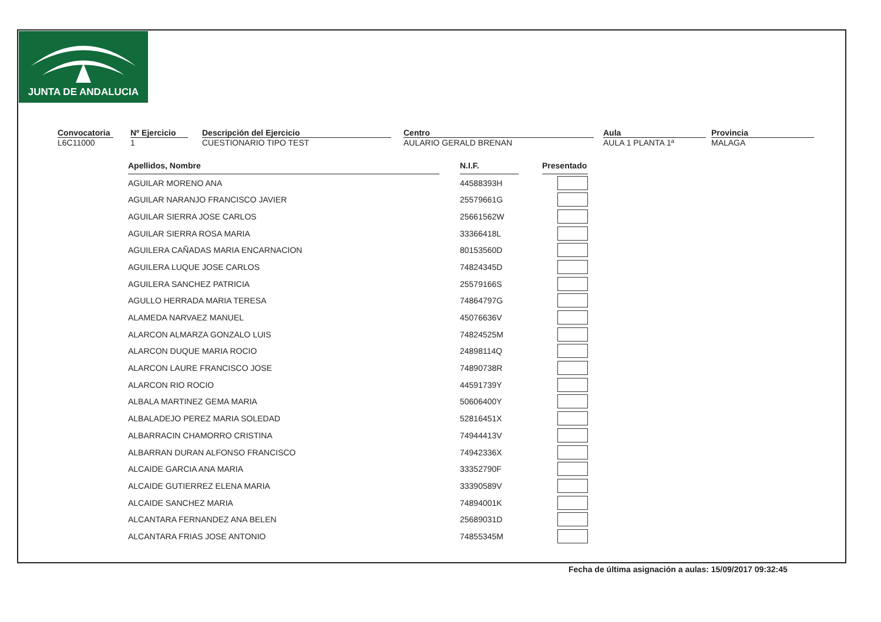JUNTA DE ANDALUCIA
Convocatoria
L6C11000
Nº Ejercicio
1
Descripción del Ejercicio
CUESTIONARIO TIPO TEST
Centro
AULARIO GERALD BRENAN
Aula
AULA 1 PLANTA 1ª
Provincia
MALAGA
| Apellidos, Nombre | | N.I.F. | | Presentado |
| AGUILAR MORENO ANA | | 44588393H | | |
| AGUILAR NARANJO FRANCISCO JAVIER | | 25579661G | | |
| AGUILAR SIERRA JOSE CARLOS | | 25661562W | | |
| AGUILAR SIERRA ROSA MARIA | | 33366418L | | |
| AGUILERA CAÑADAS MARIA ENCARNACION | | 80153560D | | |
| AGUILERA LUQUE JOSE CARLOS | | 74824345D | | |
| AGUILERA SANCHEZ PATRICIA | | 25579166S | | |
| AGULLO HERRADA MARIA TERESA | | 74864797G | | |
| ALAMEDA NARVAEZ MANUEL | | 45076636V | | |
| ALARCON ALMARZA GONZALO LUIS | | 74824525M | | |
| ALARCON DUQUE MARIA ROCIO | | 24898114Q | | |
| ALARCON LAURE FRANCISCO JOSE | | 74890738R | | |
| ALARCON RIO ROCIO | | 44591739Y | | |
| ALBALA MARTINEZ GEMA MARIA | | 50606400Y | | |
| ALBALADEJO PEREZ MARIA SOLEDAD | | 52816451X | | |
| ALBARRACIN CHAMORRO CRISTINA | | 74944413V | | |
| ALBARRAN DURAN ALFONSO FRANCISCO | | 74942336X | | |
| ALCAIDE GARCIA ANA MARIA | | 33352790F | | |
| ALCAIDE GUTIERREZ ELENA MARIA | | 33390589V | | |
| ALCAIDE SANCHEZ MARIA | | 74894001K | | |
| ALCANTARA FERNANDEZ ANA BELEN | | 25689031D | | |
| ALCANTARA FRIAS JOSE ANTONIO | | 74855345M | | |
Fecha de última asignación a aulas: 15/09/2017 09:32:45